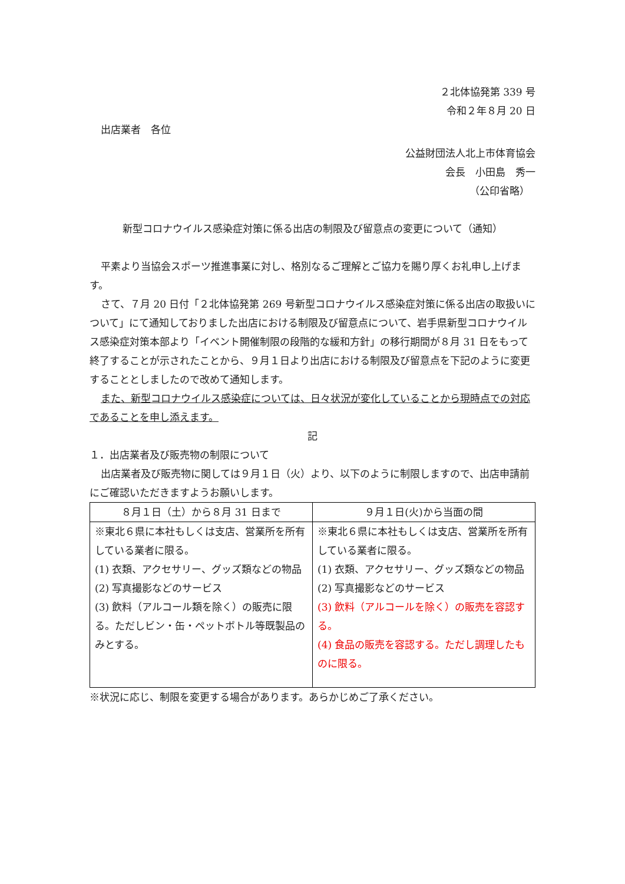２北体協発第 339 号
令和２年８月 20 日
出店業者　各位
公益財団法人北上市体育協会
会長　小田島　秀一
（公印省略）
新型コロナウイルス感染症対策に係る出店の制限及び留意点の変更について（通知）
平素より当協会スポーツ推進事業に対し、格別なるご理解とご協力を賜り厚くお礼申し上げます。
さて、７月 20 日付「２北体協発第 269 号新型コロナウイルス感染症対策に係る出店の取扱いについて」にて通知しておりました出店における制限及び留意点について、岩手県新型コロナウイルス感染症対策本部より「イベント開催制限の段階的な緩和方針」の移行期間が８月 31 日をもって終了することが示されたことから、９月１日より出店における制限及び留意点を下記のように変更することとしましたので改めて通知します。
また、新型コロナウイルス感染症については、日々状況が変化していることから現時点での対応であることを申し添えます。
記
１．出店業者及び販売物の制限について
出店業者及び販売物に関しては９月１日（火）より、以下のように制限しますので、出店申請前にご確認いただきますようお願いします。
| ８月１日（土）から８月 31 日まで | ９月１日(火)から当面の間 |
| --- | --- |
| ※東北６県に本社もしくは支店、営業所を所有している業者に限る。 (1) 衣類、アクセサリー、グッズ類などの物品 (2) 写真撮影などのサービス (3) 飲料（アルコール類を除く）の販売に限る。ただしビン・缶・ペットボトル等既製品のみとする。 | ※東北６県に本社もしくは支店、営業所を所有している業者に限る。 (1) 衣類、アクセサリー、グッズ類などの物品 (2) 写真撮影などのサービス (3) 飲料（アルコールを除く）の販売を容認する。 (4) 食品の販売を容認する。ただし調理したものに限る。 |
※状況に応じ、制限を変更する場合があります。あらかじめご了承ください。